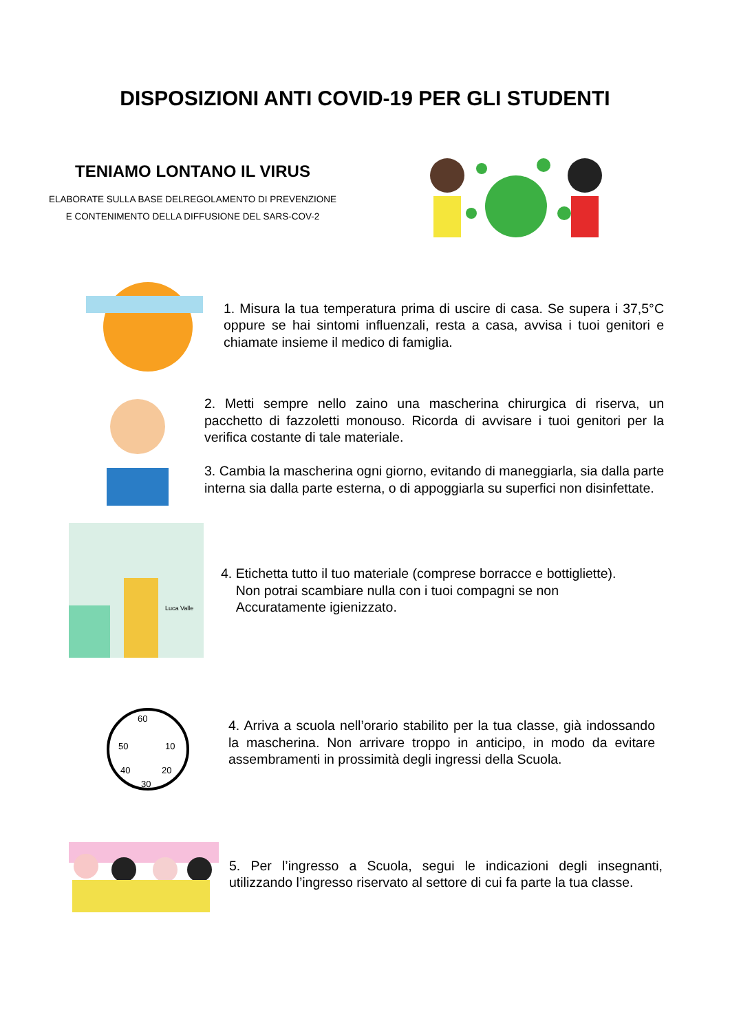DISPOSIZIONI ANTI COVID-19 PER GLI STUDENTI
TENIAMO LONTANO IL VIRUS
ELABORATE SULLA BASE DELREGOLAMENTO DI PREVENZIONE
E CONTENIMENTO DELLA DIFFUSIONE DEL SARS-COV-2
1. Misura la tua temperatura prima di uscire di casa. Se supera i 37,5°C oppure se hai sintomi influenzali, resta a casa, avvisa i tuoi genitori e chiamate insieme il medico di famiglia.
2. Metti sempre nello zaino una mascherina chirurgica di riserva, un pacchetto di fazzoletti monouso. Ricorda di avvisare i tuoi genitori per la verifica costante di tale materiale.
3. Cambia la mascherina ogni giorno, evitando di maneggiarla, sia dalla parte interna sia dalla parte esterna, o di appoggiarla su superfici non disinfettate.
Luca Valle
4. Etichetta tutto il tuo materiale (comprese borracce e bottigliette).
Non potrai scambiare nulla con i tuoi compagni se non
Accuratamente igienizzato.
60
50
10
40
20
30
4. Arriva a scuola nell’orario stabilito per la tua classe, già indossando la mascherina. Non arrivare troppo in anticipo, in modo da evitare assembramenti in prossimità degli ingressi della Scuola.
5. Per l’ingresso a Scuola, segui le indicazioni degli insegnanti, utilizzando l’ingresso riservato al settore di cui fa parte la tua classe.